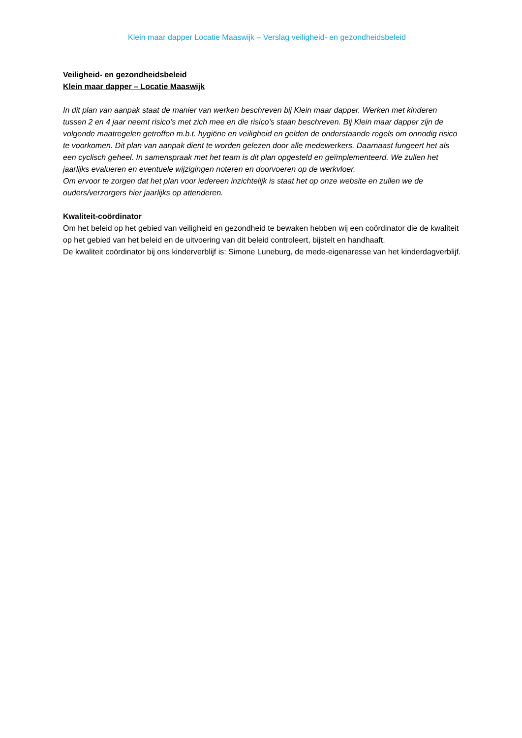Klein maar dapper Locatie Maaswijk – Verslag veiligheid- en gezondheidsbeleid
Veiligheid- en gezondheidsbeleid
Klein maar dapper – Locatie Maaswijk
In dit plan van aanpak staat de manier van werken beschreven bij Klein maar dapper. Werken met kinderen tussen 2 en 4 jaar neemt risico’s met zich mee en die risico’s staan beschreven. Bij Klein maar dapper zijn de volgende maatregelen getroffen m.b.t. hygiëne en veiligheid en gelden de onderstaande regels om onnodig risico te voorkomen. Dit plan van aanpak dient te worden gelezen door alle medewerkers. Daarnaast fungeert het als een cyclisch geheel. In samenspraak met het team is dit plan opgesteld en geïmplementeerd. We zullen het jaarlijks evalueren en eventuele wijzigingen noteren en doorvoeren op de werkvloer.
Om ervoor te zorgen dat het plan voor iedereen inzichtelijk is staat het op onze website en zullen we de ouders/verzorgers hier jaarlijks op attenderen.
Kwaliteit-coördinator
Om het beleid op het gebied van veiligheid en gezondheid te bewaken hebben wij een coördinator die de kwaliteit op het gebied van het beleid en de uitvoering van dit beleid controleert, bijstelt en handhaaft.
De kwaliteit coördinator bij ons kinderverblijf is: Simone Luneburg, de mede-eigenaresse van het kinderdagverblijf.